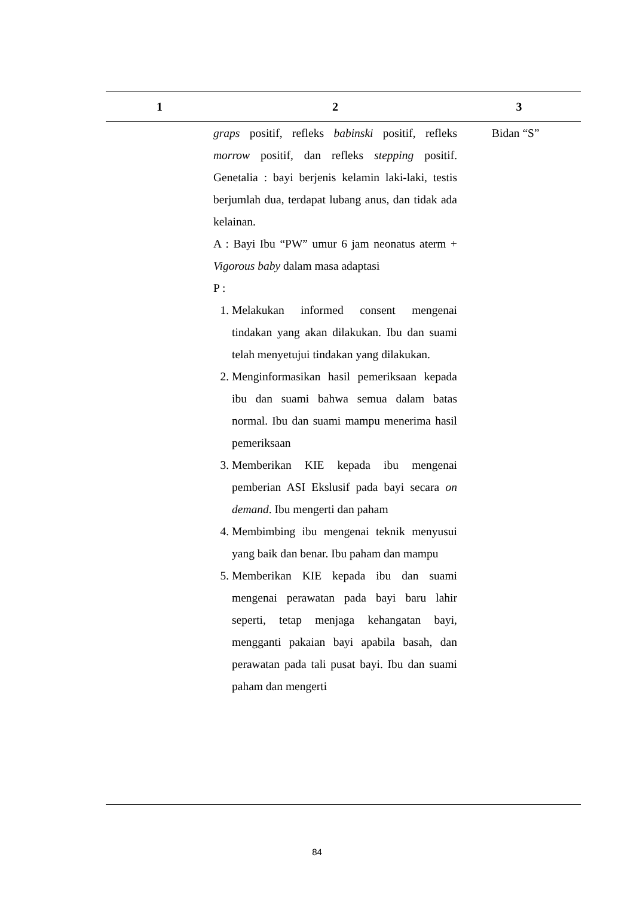| 1 | 2 | 3 |
| --- | --- | --- |
| | graps positif, refleks babinski positif, refleks morrow positif, dan refleks stepping positif. Genetalia : bayi berjenis kelamin laki-laki, testis berjumlah dua, terdapat lubang anus, dan tidak ada kelainan. A : Bayi Ibu “PW” umur 6 jam neonatus aterm + Vigorous baby dalam masa adaptasi P : 1. Melakukan informed consent mengenai tindakan yang akan dilakukan. Ibu dan suami telah menyetujui tindakan yang dilakukan. 2. Menginformasikan hasil pemeriksaan kepada ibu dan suami bahwa semua dalam batas normal. Ibu dan suami mampu menerima hasil pemeriksaan 3. Memberikan KIE kepada ibu mengenai pemberian ASI Ekslusif pada bayi secara on demand . Ibu mengerti dan paham 4. Membimbing ibu mengenai teknik menyusui yang baik dan benar. Ibu paham dan mampu 5. Memberikan KIE kepada ibu dan suami mengenai perawatan pada bayi baru lahir seperti, tetap menjaga kehangatan bayi, mengganti pakaian bayi apabila basah, dan perawatan pada tali pusat bayi. Ibu dan suami paham dan mengerti | Bidan “S” |
84